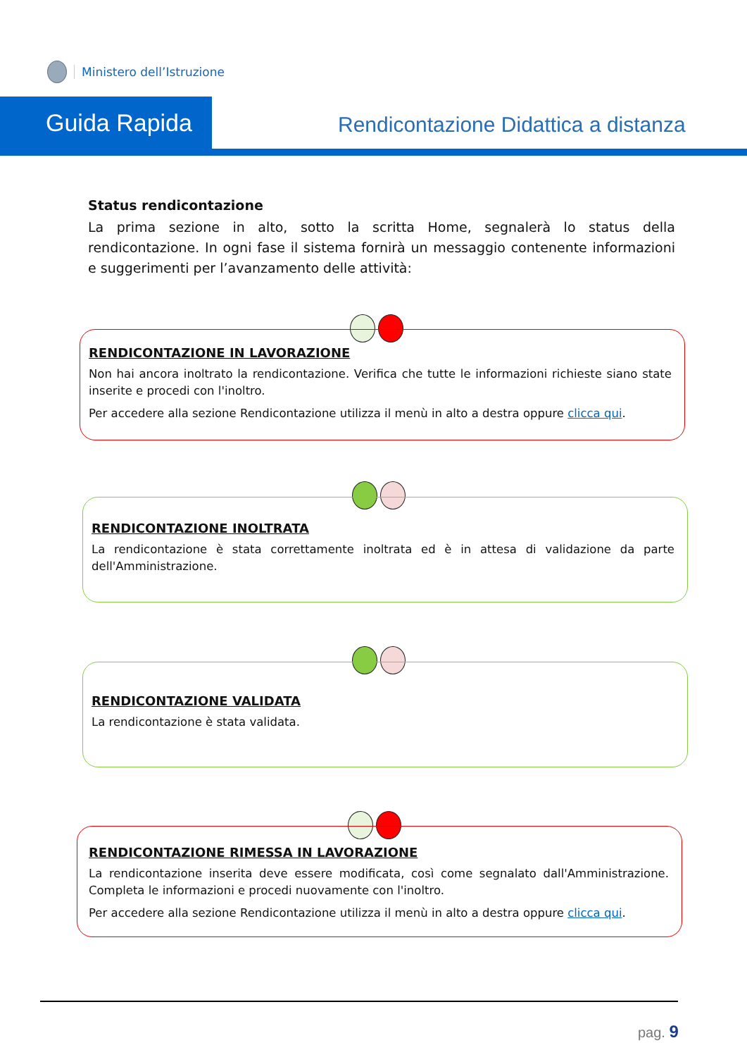Ministero dell’Istruzione
Guida Rapida
Rendicontazione Didattica a distanza
Status rendicontazione
La prima sezione in alto, sotto la scritta Home, segnalerà lo status della rendicontazione. In ogni fase il sistema fornirà un messaggio contenente informazioni e suggerimenti per l’avanzamento delle attività:
RENDICONTAZIONE IN LAVORAZIONE
Non hai ancora inoltrato la rendicontazione. Verifica che tutte le informazioni richieste siano state inserite e procedi con l'inoltro.
Per accedere alla sezione Rendicontazione utilizza il menù in alto a destra oppure clicca qui.
RENDICONTAZIONE INOLTRATA
La rendicontazione è stata correttamente inoltrata ed è in attesa di validazione da parte dell'Amministrazione.
RENDICONTAZIONE VALIDATA
La rendicontazione è stata validata.
RENDICONTAZIONE RIMESSA IN LAVORAZIONE
La rendicontazione inserita deve essere modificata, così come segnalato dall'Amministrazione. Completa le informazioni e procedi nuovamente con l'inoltro.
Per accedere alla sezione Rendicontazione utilizza il menù in alto a destra oppure clicca qui.
pag. 9